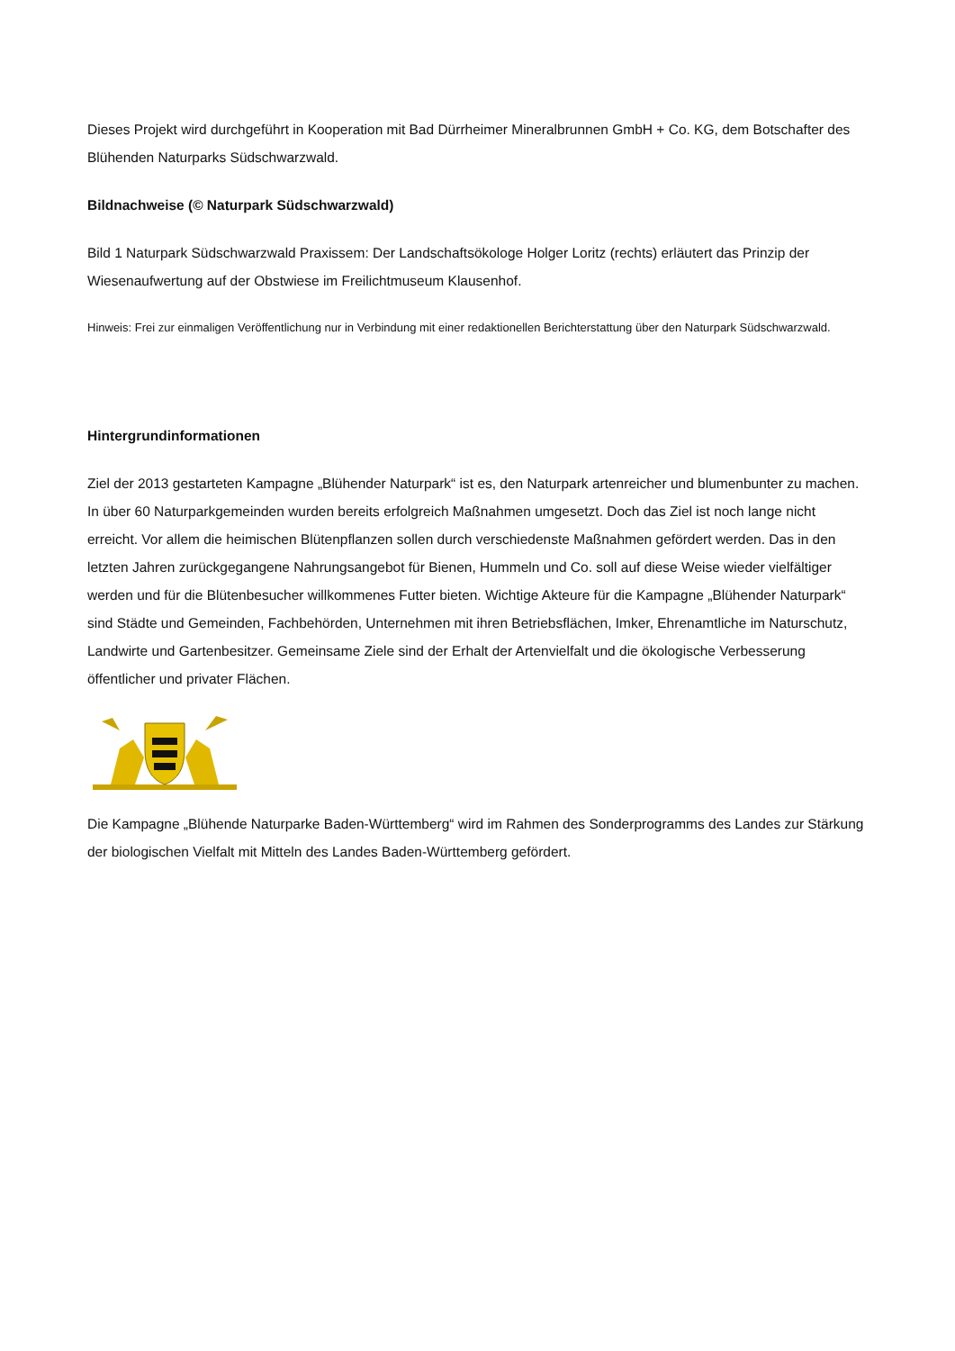Dieses Projekt wird durchgeführt in Kooperation mit Bad Dürrheimer Mineralbrunnen GmbH + Co. KG, dem Botschafter des Blühenden Naturparks Südschwarzwald.
Bildnachweise (© Naturpark Südschwarzwald)
Bild 1 Naturpark Südschwarzwald Praxissem: Der Landschaftsökologe Holger Loritz (rechts) erläutert das Prinzip der Wiesenaufwertung auf der Obstwiese im Freilichtmuseum Klausenhof.
Hinweis: Frei zur einmaligen Veröffentlichung nur in Verbindung mit einer redaktionellen Berichterstattung über den Naturpark Südschwarzwald.
Hintergrundinformationen
Ziel der 2013 gestarteten Kampagne „Blühender Naturpark“ ist es, den Naturpark artenreicher und blumenbunter zu machen. In über 60 Naturparkgemeinden wurden bereits erfolgreich Maßnahmen umgesetzt. Doch das Ziel ist noch lange nicht erreicht. Vor allem die heimischen Blütenpflanzen sollen durch verschiedenste Maßnahmen gefördert werden. Das in den letzten Jahren zurückgegangene Nahrungsangebot für Bienen, Hummeln und Co. soll auf diese Weise wieder vielfältiger werden und für die Blütenbesucher willkommenes Futter bieten. Wichtige Akteure für die Kampagne „Blühender Naturpark“ sind Städte und Gemeinden, Fachbehörden, Unternehmen mit ihren Betriebsflächen, Imker, Ehrenamtliche im Naturschutz, Landwirte und Gartenbesitzer. Gemeinsame Ziele sind der Erhalt der Artenvielfalt und die ökologische Verbesserung öffentlicher und privater Flächen.
Die Kampagne „Blühende Naturparke Baden-Württemberg“ wird im Rahmen des Sonderprogramms des Landes zur Stärkung der biologischen Vielfalt mit Mitteln des Landes Baden-Württemberg gefördert.